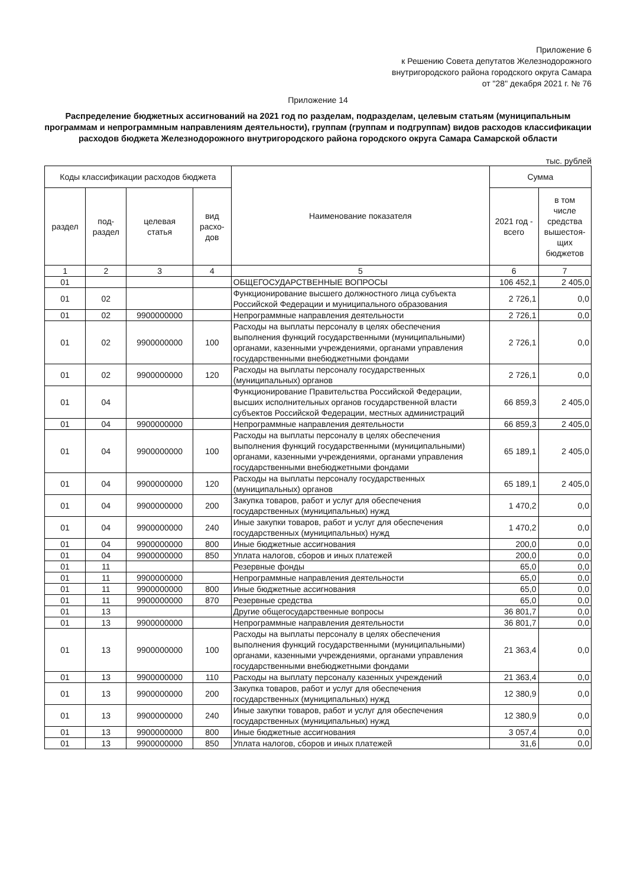Приложение 6
к Решению Совета депутатов Железнодорожного
внутригородского района городского округа Самара
от "28" декабря 2021 г. № 76
Приложение 14
Распределение бюджетных ассигнований на 2021 год по разделам, подразделам, целевым статьям (муниципальным программам и непрограммным направлениям деятельности), группам (группам и подгруппам) видов расходов классификации расходов бюджета Железнодорожного внутригородского района городского округа Самара Самарской области
тыс. рублей
| Коды классификации расходов бюджета | | | | Наименование показателя | Сумма | |
| --- | --- | --- | --- | --- | --- | --- |
| раздел | под- раздел | целевая статья | вид расхо- дов | | 2021 год - всего | в том числе средства вышестоя- щих бюджетов |
| 1 | 2 | 3 | 4 | 5 | 6 | 7 |
| 01 | | | | ОБЩЕГОСУДАРСТВЕННЫЕ ВОПРОСЫ | 106 452,1 | 2 405,0 |
| 01 | 02 | | | Функционирование высшего должностного лица субъекта Российской Федерации и муниципального образования | 2 726,1 | 0,0 |
| 01 | 02 | 9900000000 | | Непрограммные направления деятельности | 2 726,1 | 0,0 |
| 01 | 02 | 9900000000 | 100 | Расходы на выплаты персоналу в целях обеспечения выполнения функций государственными (муниципальными) органами, казенными учреждениями, органами управления государственными внебюджетными фондами | 2 726,1 | 0,0 |
| 01 | 02 | 9900000000 | 120 | Расходы на выплаты персоналу государственных (муниципальных) органов | 2 726,1 | 0,0 |
| 01 | 04 | | | Функционирование Правительства Российской Федерации, высших исполнительных органов государственной власти субъектов Российской Федерации, местных администраций | 66 859,3 | 2 405,0 |
| 01 | 04 | 9900000000 | | Непрограммные направления деятельности | 66 859,3 | 2 405,0 |
| 01 | 04 | 9900000000 | 100 | Расходы на выплаты персоналу в целях обеспечения выполнения функций государственными (муниципальными) органами, казенными учреждениями, органами управления государственными внебюджетными фондами | 65 189,1 | 2 405,0 |
| 01 | 04 | 9900000000 | 120 | Расходы на выплаты персоналу государственных (муниципальных) органов | 65 189,1 | 2 405,0 |
| 01 | 04 | 9900000000 | 200 | Закупка товаров, работ и услуг для обеспечения государственных (муниципальных) нужд | 1 470,2 | 0,0 |
| 01 | 04 | 9900000000 | 240 | Иные закупки товаров, работ и услуг для обеспечения государственных (муниципальных) нужд | 1 470,2 | 0,0 |
| 01 | 04 | 9900000000 | 800 | Иные бюджетные ассигнования | 200,0 | 0,0 |
| 01 | 04 | 9900000000 | 850 | Уплата налогов, сборов и иных платежей | 200,0 | 0,0 |
| 01 | 11 | | | Резервные фонды | 65,0 | 0,0 |
| 01 | 11 | 9900000000 | | Непрограммные направления деятельности | 65,0 | 0,0 |
| 01 | 11 | 9900000000 | 800 | Иные бюджетные ассигнования | 65,0 | 0,0 |
| 01 | 11 | 9900000000 | 870 | Резервные средства | 65,0 | 0,0 |
| 01 | 13 | | | Другие общегосударственные вопросы | 36 801,7 | 0,0 |
| 01 | 13 | 9900000000 | | Непрограммные направления деятельности | 36 801,7 | 0,0 |
| 01 | 13 | 9900000000 | 100 | Расходы на выплаты персоналу в целях обеспечения выполнения функций государственными (муниципальными) органами, казенными учреждениями, органами управления государственными внебюджетными фондами | 21 363,4 | 0,0 |
| 01 | 13 | 9900000000 | 110 | Расходы на выплату персоналу казенных учреждений | 21 363,4 | 0,0 |
| 01 | 13 | 9900000000 | 200 | Закупка товаров, работ и услуг для обеспечения государственных (муниципальных) нужд | 12 380,9 | 0,0 |
| 01 | 13 | 9900000000 | 240 | Иные закупки товаров, работ и услуг для обеспечения государственных (муниципальных) нужд | 12 380,9 | 0,0 |
| 01 | 13 | 9900000000 | 800 | Иные бюджетные ассигнования | 3 057,4 | 0,0 |
| 01 | 13 | 9900000000 | 850 | Уплата налогов, сборов и иных платежей | 31,6 | 0,0 |